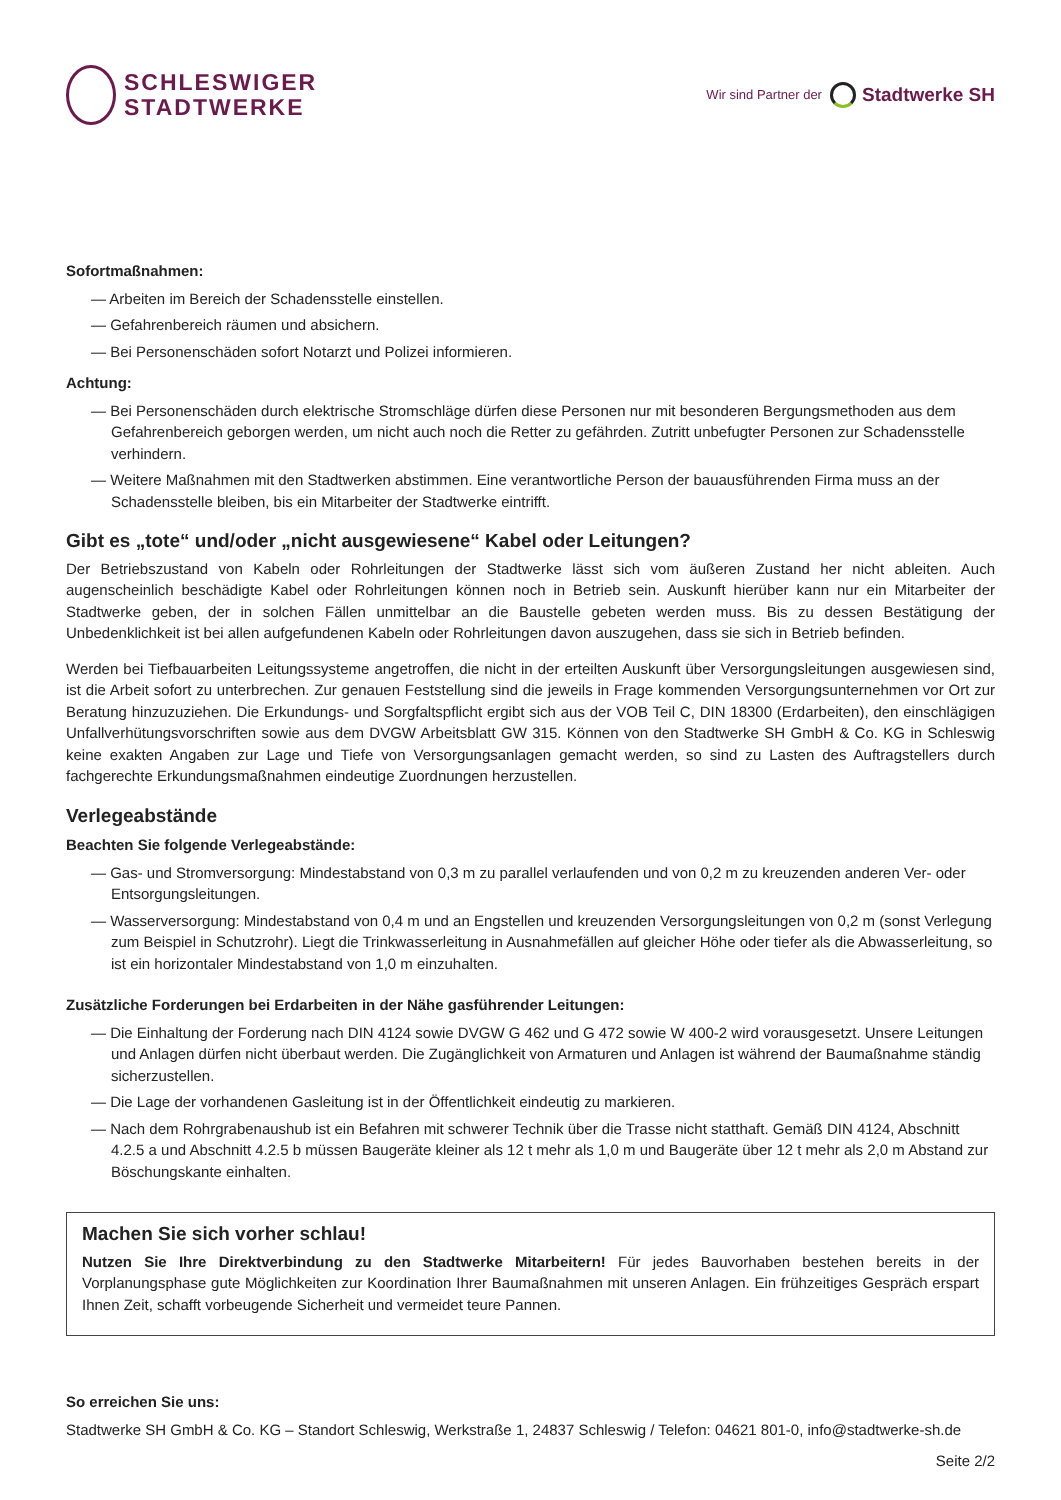SCHLESWIGER
STADTWERKE
Wir sind Partner der Stadtwerke SH
Sofortmaßnahmen:
— Arbeiten im Bereich der Schadensstelle einstellen.
— Gefahrenbereich räumen und absichern.
— Bei Personenschäden sofort Notarzt und Polizei informieren.
Achtung:
— Bei Personenschäden durch elektrische Stromschläge dürfen diese Personen nur mit besonderen Bergungsmethoden aus dem Gefahrenbereich geborgen werden, um nicht auch noch die Retter zu gefährden. Zutritt unbefugter Personen zur Schadensstelle verhindern.
— Weitere Maßnahmen mit den Stadtwerken abstimmen. Eine verantwortliche Person der bauausführenden Firma muss an der Schadens­stelle bleiben, bis ein Mitarbeiter der Stadtwerke eintrifft.
Gibt es „tote“ und/oder „nicht ausgewiesene“ Kabel oder Leitungen?
Der Betriebszustand von Kabeln oder Rohrleitungen der Stadtwerke lässt sich vom äußeren Zustand her nicht ableiten. Auch augenscheinlich beschädigte Kabel oder Rohrleitungen können noch in Betrieb sein. Auskunft hierüber kann nur ein Mitarbeiter der Stadtwerke geben, der in solchen Fällen unmittelbar an die Baustelle gebeten werden muss. Bis zu dessen Bestätigung der Unbedenklichkeit ist bei allen aufgefundenen Kabeln oder Rohrleitungen davon auszugehen, dass sie sich in Betrieb befinden.
Werden bei Tiefbauarbeiten Leitungssysteme angetroffen, die nicht in der erteilten Auskunft über Versorgungsleitungen ausgewiesen sind, ist die Arbeit sofort zu unterbrechen. Zur genauen Feststellung sind die jeweils in Frage kommenden Versorgungsunternehmen vor Ort zur Beratung hinzuzuziehen. Die Erkundungs- und Sorgfaltspflicht ergibt sich aus der VOB Teil C, DIN 18300 (Erdarbeiten), den einschlägigen Unfallver­hütungsvorschriften sowie aus dem DVGW Arbeitsblatt GW 315. Können von den Stadtwerke SH GmbH & Co. KG in Schleswig keine exakten Angaben zur Lage und Tiefe von Versorgungsanlagen gemacht werden, so sind zu Lasten des Auftragstellers durch fachgerechte Erkundungs­maßnahmen eindeutige Zuordnungen herzustellen.
Verlegeabstände
Beachten Sie folgende Verlegeabstände:
— Gas- und Stromversorgung: Mindestabstand von 0,3 m zu parallel verlaufenden und von 0,2 m zu kreuzenden anderen Ver- oder Entsorgungsleitungen.
— Wasserversorgung: Mindestabstand von 0,4 m und an Engstellen und kreuzenden Versorgungsleitungen von 0,2 m (sonst Verlegung zum Beispiel in Schutzrohr). Liegt die Trinkwasserleitung in Ausnahmefällen auf gleicher Höhe oder tiefer als die Abwasserleitung, so ist ein horizontaler Mindestabstand von 1,0 m einzuhalten.
Zusätzliche Forderungen bei Erdarbeiten in der Nähe gasführender Leitungen:
— Die Einhaltung der Forderung nach DIN 4124 sowie DVGW G 462 und G 472 sowie W 400-2 wird vorausgesetzt. Unsere Leitungen und Anlagen dürfen nicht überbaut werden. Die Zugänglichkeit von Armaturen und Anlagen ist während der Baumaßnahme ständig sicherzustellen.
— Die Lage der vorhandenen Gasleitung ist in der Öffentlichkeit eindeutig zu markieren.
— Nach dem Rohrgrabenaushub ist ein Befahren mit schwerer Technik über die Trasse nicht statthaft. Gemäß DIN 4124, Abschnitt 4.2.5 a und Abschnitt 4.2.5 b müssen Baugeräte kleiner als 12 t mehr als 1,0 m und Baugeräte über 12 t mehr als 2,0 m Abstand zur Bö­schungskante einhalten.
Machen Sie sich vorher schlau!
Nutzen Sie Ihre Direktverbindung zu den Stadtwerke Mitarbeitern! Für jedes Bauvorhaben bestehen bereits in der Vorplanungsphase gute Möglichkeiten zur Koordination Ihrer Baumaßnahmen mit unseren Anlagen. Ein frühzeitiges Gespräch erspart Ihnen Zeit, schafft vorbeugende Sicherheit und vermeidet teure Pannen.
So erreichen Sie uns:
Stadtwerke SH GmbH & Co. KG – Standort Schleswig, Werkstraße 1, 24837 Schleswig / Telefon: 04621 801-0, info@stadtwerke-sh.de
Seite 2/2